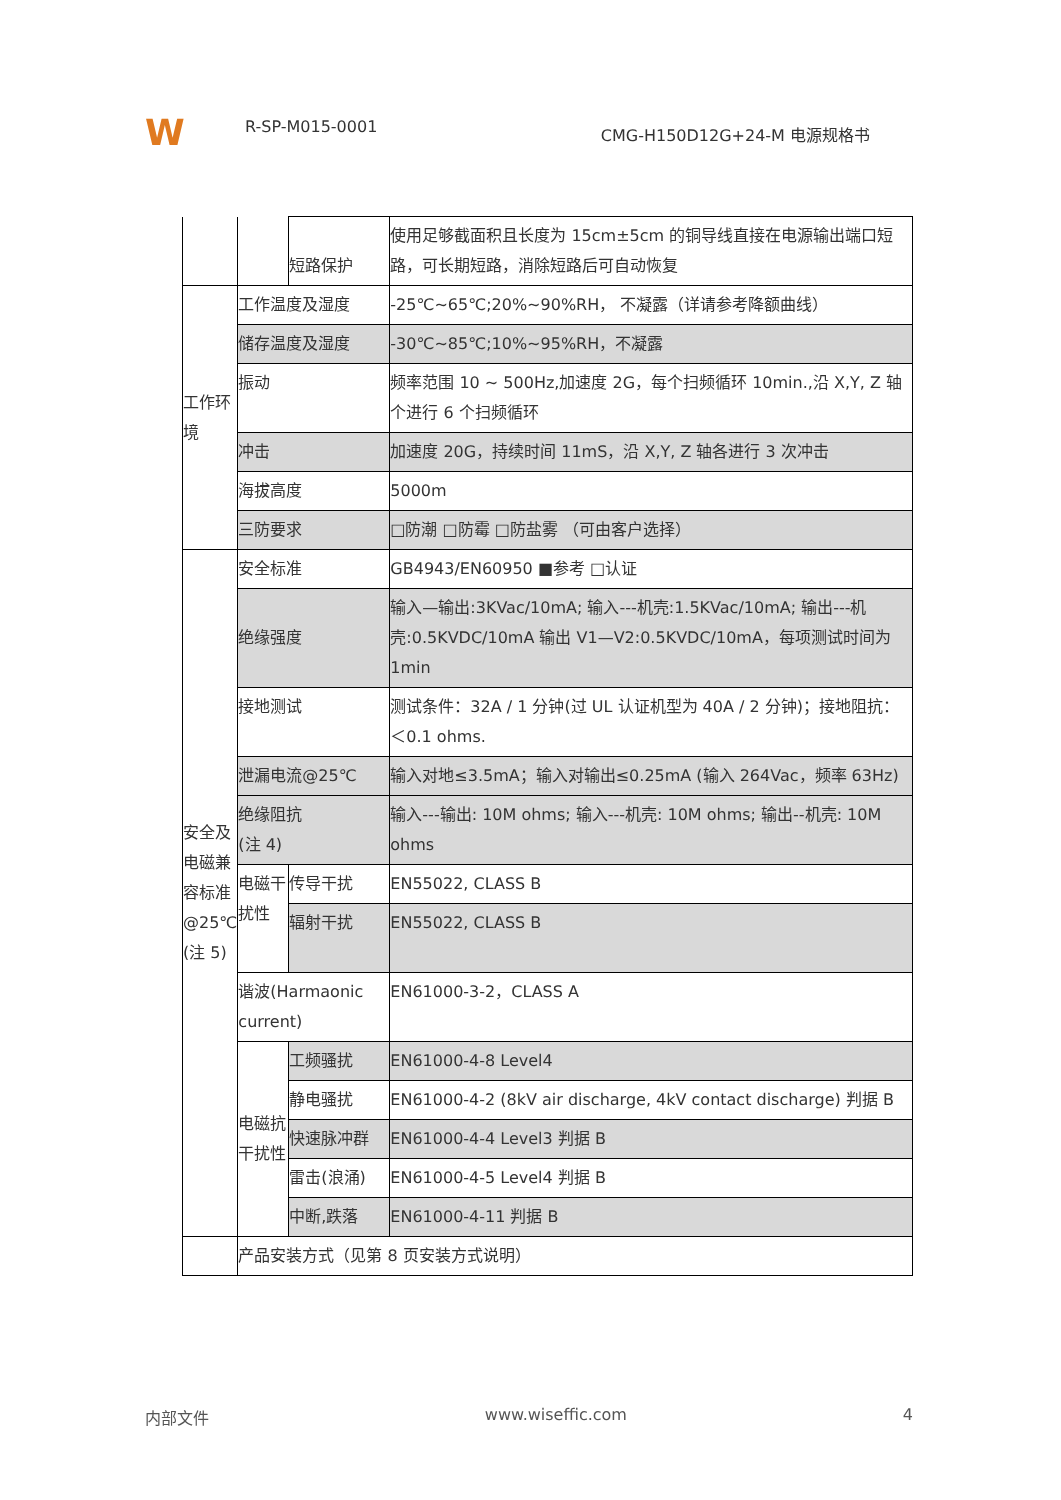W
R-SP-M015-0001
CMG-H150D12G+24-M 电源规格书
| | | 短路保护 | 使用足够截面积且长度为 15cm±5cm 的铜导线直接在电源输出端口短路，可长期短路，消除短路后可自动恢复 |
| 工作环境 | 工作温度及湿度 | | -25℃~65℃;20%~90%RH， 不凝露（详请参考降额曲线） |
| | 储存温度及湿度 | | -30℃~85℃;10%~95%RH，不凝露 |
| | 振动 | | 频率范围 10 ~ 500Hz,加速度 2G，每个扫频循环 10min.,沿 X,Y, Z 轴个进行 6 个扫频循环 |
| | 冲击 | | 加速度 20G，持续时间 11mS，沿 X,Y, Z 轴各进行 3 次冲击 |
| | 海拔高度 | | 5000m |
| | 三防要求 | | □防潮 □防霉 □防盐雾 （可由客户选择） |
| 安全及电磁兼容标准@25℃ (注 5) | 安全标准 | | GB4943/EN60950 ■参考 □认证 |
| | 绝缘强度 | | 输入—输出:3KVac/10mA; 输入---机壳:1.5KVac/10mA; 输出---机壳:0.5KVDC/10mA 输出 V1—V2:0.5KVDC/10mA，每项测试时间为 1min |
| | 接地测试 | | 测试条件：32A / 1 分钟(过 UL 认证机型为 40A / 2 分钟)；接地阻抗：＜0.1 ohms. |
| | 泄漏电流@25℃ | | 输入对地≤3.5mA；输入对输出≤0.25mA (输入 264Vac，频率 63Hz) |
| | 绝缘阻抗 (注 4) | | 输入---输出: 10M ohms; 输入---机壳: 10M ohms; 输出--机壳: 10M ohms |
| | 电磁干扰性 | 传导干扰 | EN55022, CLASS B |
| | | 辐射干扰 | EN55022, CLASS B |
| | 谐波(Harmaonic current) | | EN61000-3-2，CLASS A |
| | 电磁抗干扰性 | 工频骚扰 | EN61000-4-8 Level4 |
| | | 静电骚扰 | EN61000-4-2 (8kV air discharge, 4kV contact discharge) 判据 B |
| | | 快速脉冲群 | EN61000-4-4 Level3 判据 B |
| | | 雷击(浪涌) | EN61000-4-5 Level4 判据 B |
| | | 中断,跌落 | EN61000-4-11 判据 B |
| | 产品安装方式（见第 8 页安装方式说明） | | |
内部文件 www.wiseffic.com 4